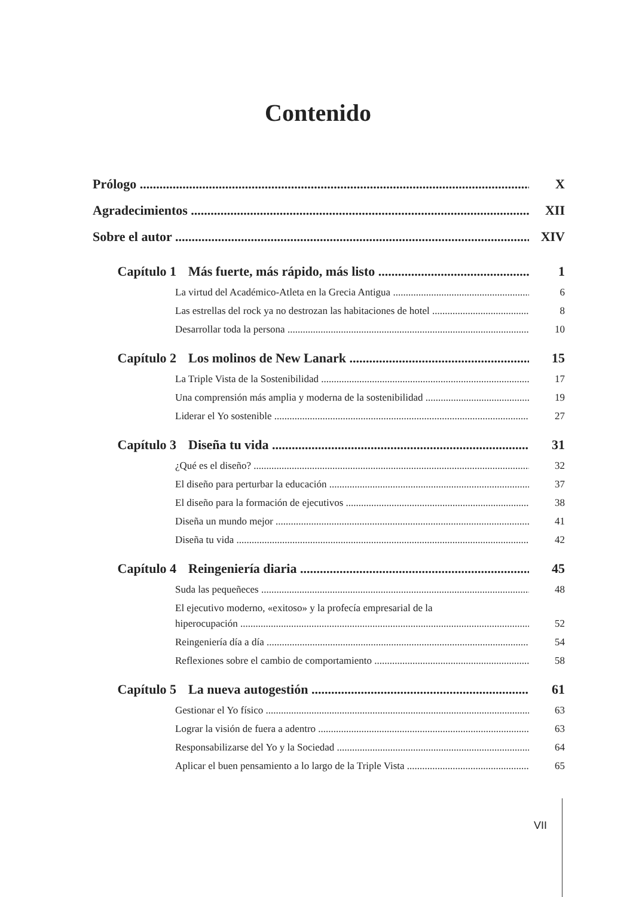Contenido
Prólogo X
Agradecimientos XII
Sobre el autor XIV
Capítulo 1 Más fuerte, más rápido, más listo 1
La virtud del Académico-Atleta en la Grecia Antigua 6
Las estrellas del rock ya no destrozan las habitaciones de hotel 8
Desarrollar toda la persona 10
Capítulo 2 Los molinos de New Lanark 15
La Triple Vista de la Sostenibilidad 17
Una comprensión más amplia y moderna de la sostenibilidad 19
Liderar el Yo sostenible 27
Capítulo 3 Diseña tu vida 31
¿Qué es el diseño? 32
El diseño para perturbar la educación 37
El diseño para la formación de ejecutivos 38
Diseña un mundo mejor 41
Diseña tu vida 42
Capítulo 4 Reingeniería diaria 45
Suda las pequeñeces 48
El ejecutivo moderno, «exitoso» y la profecía empresarial de la
hiperocupación 52
Reingeniería día a día 54
Reflexiones sobre el cambio de comportamiento 58
Capítulo 5 La nueva autogestión 61
Gestionar el Yo físico 63
Lograr la visión de fuera a adentro 63
Responsabilizarse del Yo y la Sociedad 64
Aplicar el buen pensamiento a lo largo de la Triple Vista 65
VII